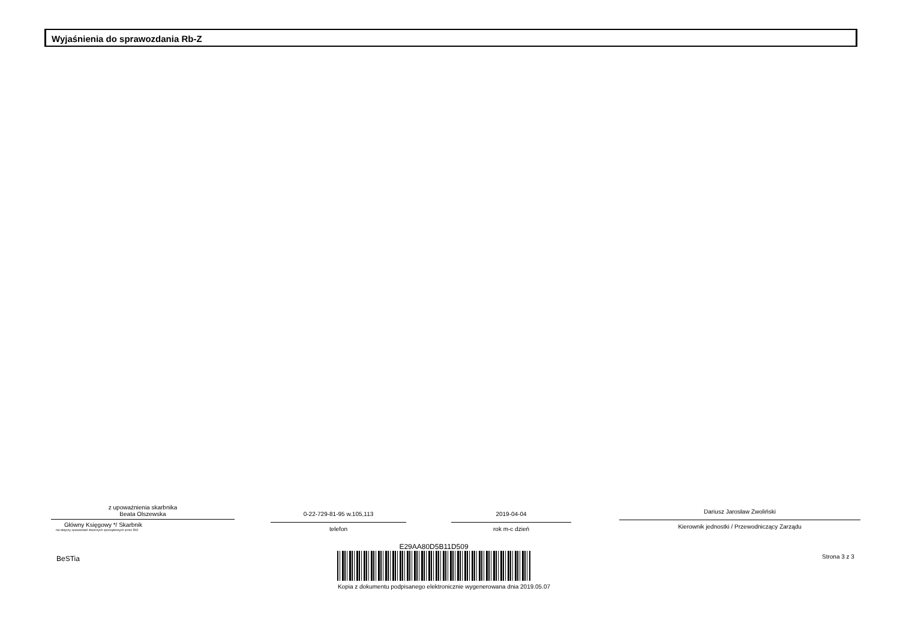Wyjaśnienia do sprawozdania Rb-Z
z upoważnienia skarbnika
Beata Olszewska
Główny Księgowy */ Skarbnik
nie dotyczy sprawozdań zbiorczych sporządzonych przez RIO
0-22-729-81-95 w.105,113
telefon
2019-04-04
rok m-c dzień
Dariusz Jarosław Zwoliński
Kierownik jednostki / Przewodniczący Zarządu
BeSTia
E29AA80D5B11D509
Kopia z dokumentu podpisanego elektronicznie wygenerowana dnia 2019.05.07
Strona 3 z 3